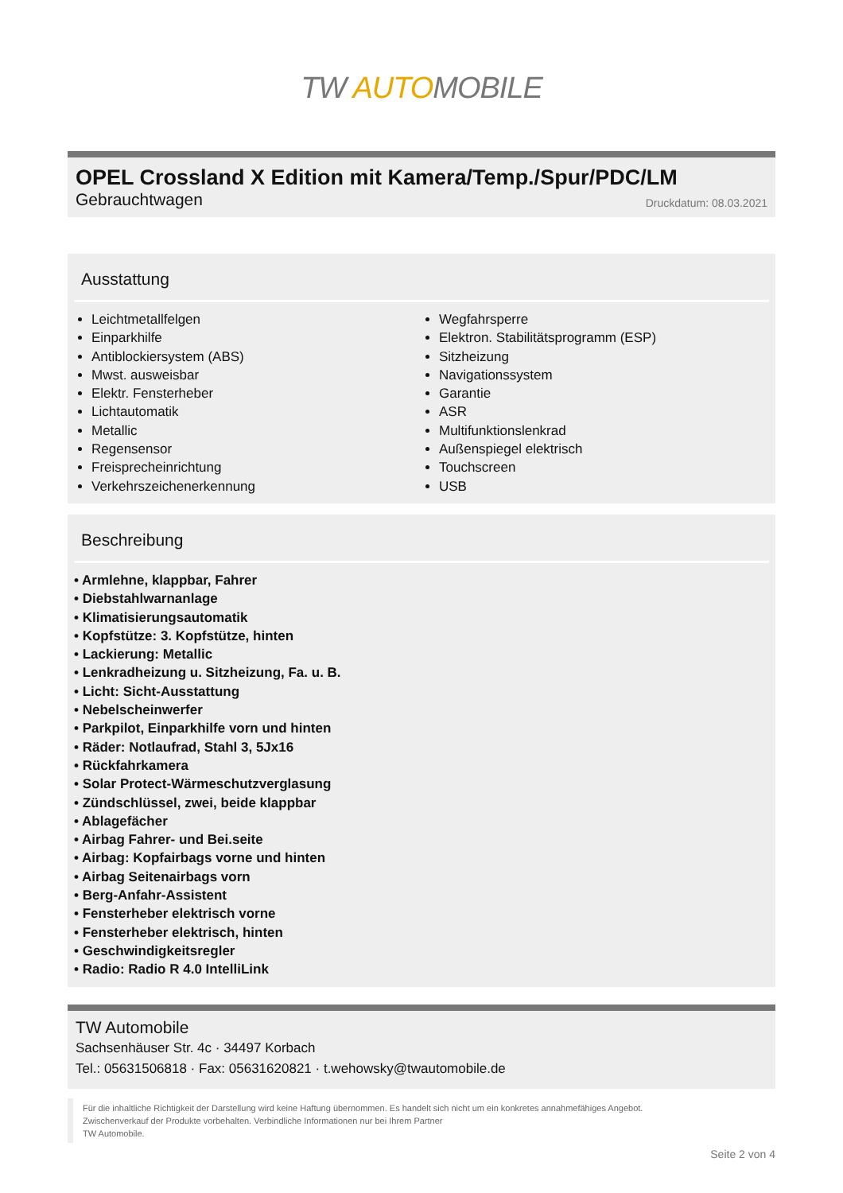TW AUTOMOBILE
OPEL Crossland X Edition mit Kamera/Temp./Spur/PDC/LM
Gebrauchtwagen
Druckdatum: 08.03.2021
Ausstattung
Leichtmetallfelgen
Einparkhilfe
Antiblockiersystem (ABS)
Mwst. ausweisbar
Elektr. Fensterheber
Lichtautomatik
Metallic
Regensensor
Freisprecheinrichtung
Verkehrszeichenerkennung
Wegfahrsperre
Elektron. Stabilitätsprogramm (ESP)
Sitzheizung
Navigationssystem
Garantie
ASR
Multifunktionslenkrad
Außenspiegel elektrisch
Touchscreen
USB
Beschreibung
• Armlehne, klappbar, Fahrer
• Diebstahlwarnanlage
• Klimatisierungsautomatik
• Kopfstütze: 3. Kopfstütze, hinten
• Lackierung: Metallic
• Lenkradheizung u. Sitzheizung, Fa. u. B.
• Licht: Sicht-Ausstattung
• Nebelscheinwerfer
• Parkpilot, Einparkhilfe vorn und hinten
• Räder: Notlaufrad, Stahl 3, 5Jx16
• Rückfahrkamera
• Solar Protect-Wärmeschutzverglasung
• Zündschlüssel, zwei, beide klappbar
• Ablagefächer
• Airbag Fahrer- und Bei.seite
• Airbag: Kopfairbags vorne und hinten
• Airbag Seitenairbags vorn
• Berg-Anfahr-Assistent
• Fensterheber elektrisch vorne
• Fensterheber elektrisch, hinten
• Geschwindigkeitsregler
• Radio: Radio R 4.0 IntelliLink
TW Automobile
Sachsenhäuser Str. 4c · 34497 Korbach
Tel.: 05631506818 · Fax: 05631620821 · t.wehowsky@twautomobile.de
Für die inhaltliche Richtigkeit der Darstellung wird keine Haftung übernommen. Es handelt sich nicht um ein konkretes annahmefähiges Angebot.
Zwischenverkauf der Produkte vorbehalten. Verbindliche Informationen nur bei Ihrem Partner
TW Automobile.
Seite 2 von 4